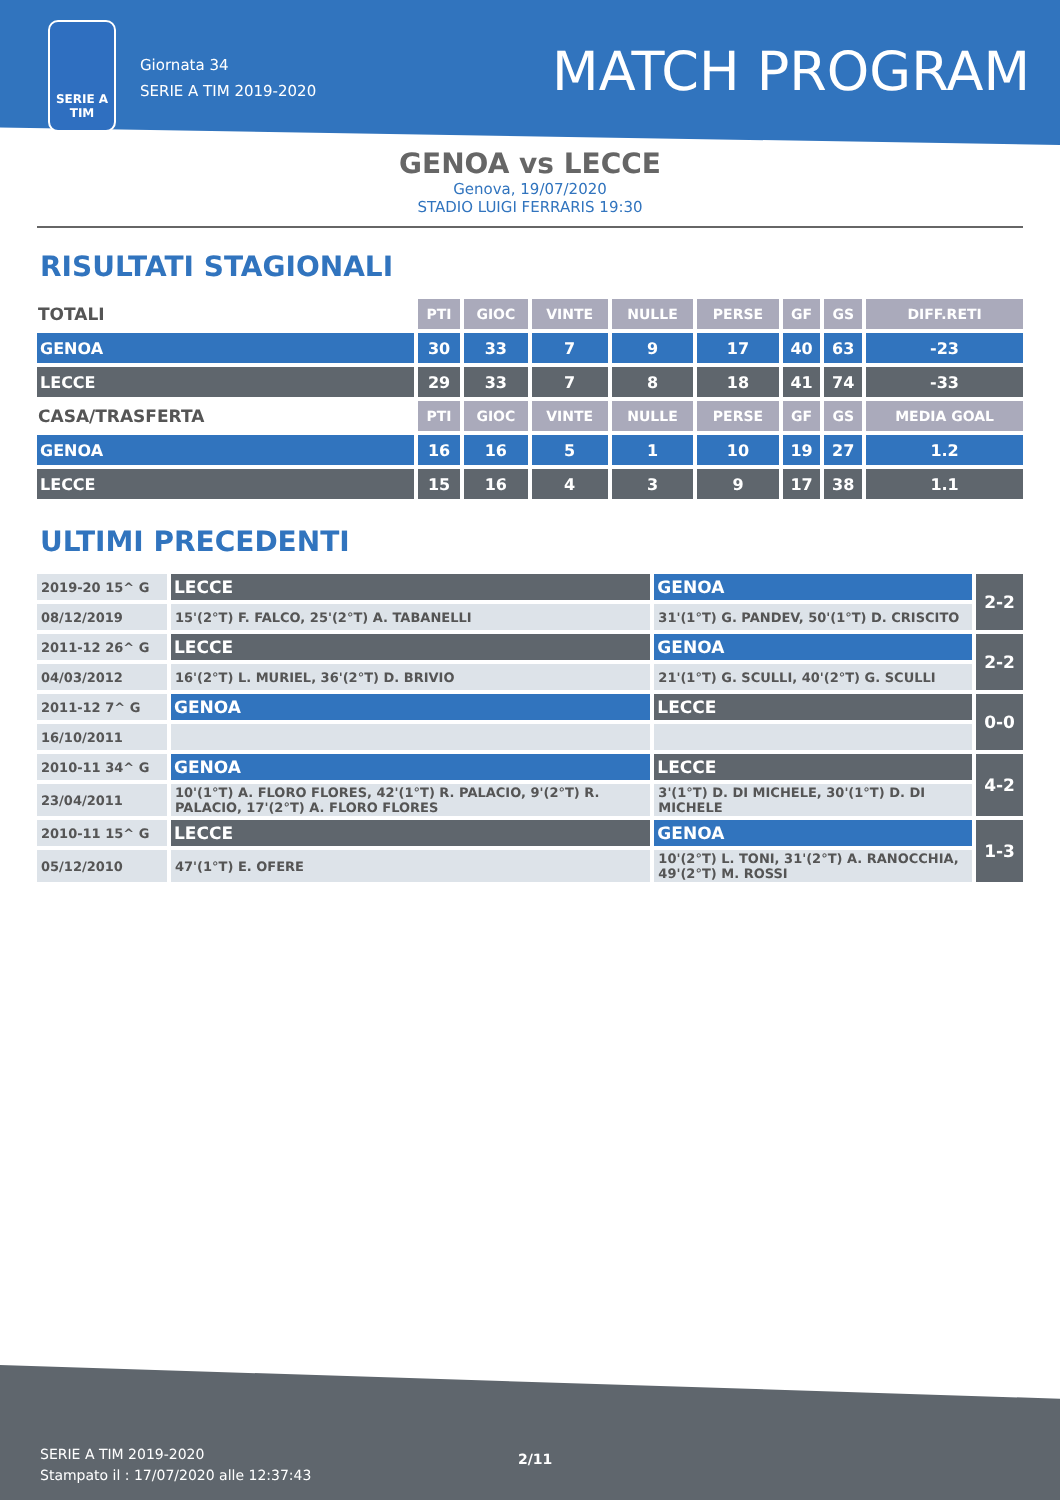SERIE A
TIM
Giornata 34
SERIE A TIM 2019-2020
MATCH PROGRAM
GENOA vs LECCE
Genova, 19/07/2020
STADIO LUIGI FERRARIS 19:30
RISULTATI STAGIONALI
| TOTALI | PTI | GIOC | VINTE | NULLE | PERSE | GF | GS | DIFF.RETI |
| GENOA | 30 | 33 | 7 | 9 | 17 | 40 | 63 | -23 |
| LECCE | 29 | 33 | 7 | 8 | 18 | 41 | 74 | -33 |
| CASA/TRASFERTA | PTI | GIOC | VINTE | NULLE | PERSE | GF | GS | MEDIA GOAL |
| GENOA | 16 | 16 | 5 | 1 | 10 | 19 | 27 | 1.2 |
| LECCE | 15 | 16 | 4 | 3 | 9 | 17 | 38 | 1.1 |
ULTIMI PRECEDENTI
| 2019-20 15^ G | LECCE | GENOA | 2-2 |
| 08/12/2019 | 15'(2°T) F. FALCO, 25'(2°T) A. TABANELLI | 31'(1°T) G. PANDEV, 50'(1°T) D. CRISCITO | |
| 2011-12 26^ G | LECCE | GENOA | 2-2 |
| 04/03/2012 | 16'(2°T) L. MURIEL, 36'(2°T) D. BRIVIO | 21'(1°T) G. SCULLI, 40'(2°T) G. SCULLI | |
| 2011-12 7^ G | GENOA | LECCE | 0-0 |
| 16/10/2011 | | | |
| 2010-11 34^ G | GENOA | LECCE | 4-2 |
| 23/04/2011 | 10'(1°T) A. FLORO FLORES, 42'(1°T) R. PALACIO, 9'(2°T) R. PALACIO, 17'(2°T) A. FLORO FLORES | 3'(1°T) D. DI MICHELE, 30'(1°T) D. DI MICHELE | |
| 2010-11 15^ G | LECCE | GENOA | 1-3 |
| 05/12/2010 | 47'(1°T) E. OFERE | 10'(2°T) L. TONI, 31'(2°T) A. RANOCCHIA, 49'(2°T) M. ROSSI | |
SERIE A TIM 2019-2020
Stampato il : 17/07/2020 alle 12:37:43
2/11